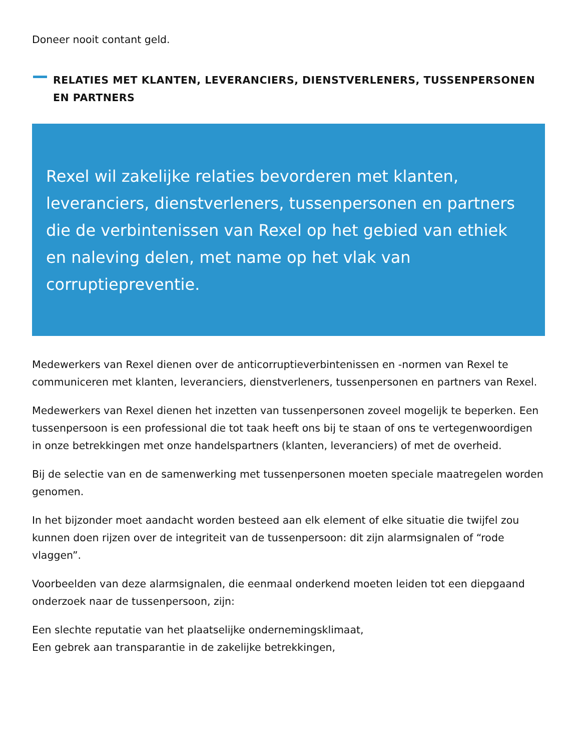Doneer nooit contant geld.
RELATIES MET KLANTEN, LEVERANCIERS, DIENSTVERLENERS, TUSSENPERSONEN EN PARTNERS
Rexel wil zakelijke relaties bevorderen met klanten, leveranciers, dienstverleners, tussenpersonen en partners die de verbintenissen van Rexel op het gebied van ethiek en naleving delen, met name op het vlak van corruptiepreventie.
Medewerkers van Rexel dienen over de anticorruptieverbintenissen en -normen van Rexel te communiceren met klanten, leveranciers, dienstverleners, tussenpersonen en partners van Rexel.
Medewerkers van Rexel dienen het inzetten van tussenpersonen zoveel mogelijk te beperken. Een tussenpersoon is een professional die tot taak heeft ons bij te staan of ons te vertegenwoordigen in onze betrekkingen met onze handelspartners (klanten, leveranciers) of met de overheid.
Bij de selectie van en de samenwerking met tussenpersonen moeten speciale maatregelen worden genomen.
In het bijzonder moet aandacht worden besteed aan elk element of elke situatie die twijfel zou kunnen doen rijzen over de integriteit van de tussenpersoon: dit zijn alarmsignalen of “rode vlaggen”.
Voorbeelden van deze alarmsignalen, die eenmaal onderkend moeten leiden tot een diepgaand onderzoek naar de tussenpersoon, zijn:
Een slechte reputatie van het plaatselijke ondernemingsklimaat,
Een gebrek aan transparantie in de zakelijke betrekkingen,